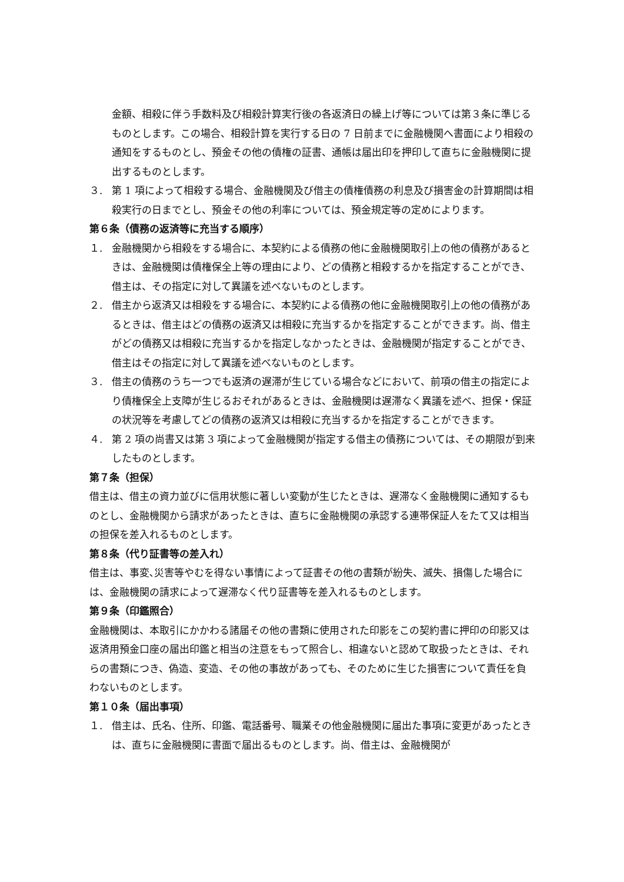金額、相殺に伴う手数料及び相殺計算実行後の各返済日の繰上げ等については第３条に準じるものとします。この場合、相殺計算を実行する日の 7 日前までに金融機関へ書面により相殺の通知をするものとし、預金その他の債権の証書、通帳は届出印を押印して直ちに金融機関に提出するものとします。
３. 第 1 項によって相殺する場合、金融機関及び借主の債権債務の利息及び損害金の計算期間は相殺実行の日までとし、預金その他の利率については、預金規定等の定めによります。
第６条（債務の返済等に充当する順序）
１. 金融機関から相殺をする場合に、本契約による債務の他に金融機関取引上の他の債務があるときは、金融機関は債権保全上等の理由により、どの債務と相殺するかを指定することができ、借主は、その指定に対して異議を述べないものとします。
２. 借主から返済又は相殺をする場合に、本契約による債務の他に金融機関取引上の他の債務があるときは、借主はどの債務の返済又は相殺に充当するかを指定することができます。尚、借主がどの債務又は相殺に充当するかを指定しなかったときは、金融機関が指定することができ、借主はその指定に対して異議を述べないものとします。
３. 借主の債務のうち一つでも返済の遅滞が生じている場合などにおいて、前項の借主の指定により債権保全上支障が生じるおそれがあるときは、金融機関は遅滞なく異議を述べ、担保・保証の状況等を考慮してどの債務の返済又は相殺に充当するかを指定することができます。
４. 第 2 項の尚書又は第 3 項によって金融機関が指定する借主の債務については、その期限が到来したものとします。
第７条（担保）
借主は、借主の資力並びに信用状態に著しい変動が生じたときは、遅滞なく金融機関に通知するものとし、金融機関から請求があったときは、直ちに金融機関の承認する連帯保証人をたて又は相当の担保を差入れるものとします。
第８条（代り証書等の差入れ）
借主は、事変､災害等やむを得ない事情によって証書その他の書類が紛失、滅失、損傷した場合には、金融機関の請求によって遅滞なく代り証書等を差入れるものとします。
第９条（印鑑照合）
金融機関は、本取引にかかわる諸届その他の書類に使用された印影をこの契約書に押印の印影又は返済用預金口座の届出印鑑と相当の注意をもって照合し、相違ないと認めて取扱ったときは、それらの書類につき、偽造、変造、その他の事故があっても、そのために生じた損害について責任を負わないものとします。
第１０条（届出事項）
１. 借主は、氏名、住所、印鑑、電話番号、職業その他金融機関に届出た事項に変更があったときは、直ちに金融機関に書面で届出るものとします。尚、借主は、金融機関が